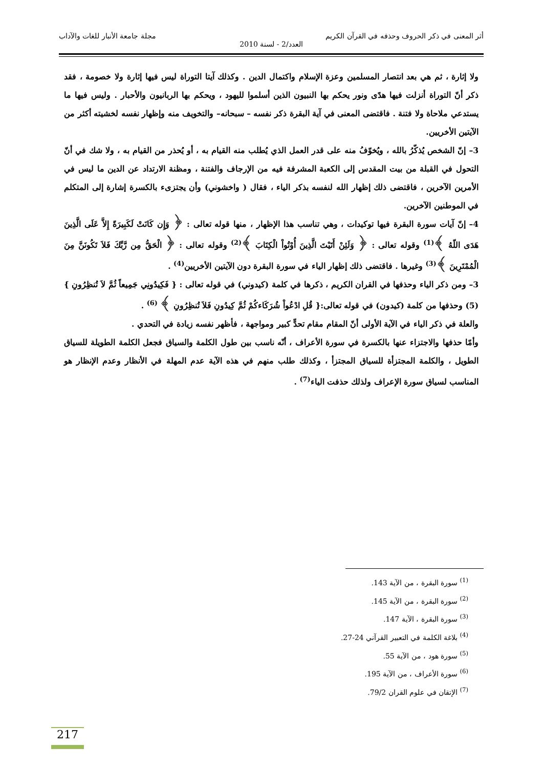أثر المعنى في ذكر الحروف وحذفه في القرآن الكريم مجلة جامعة الأنبار للغات والآداب
العدد/2 - لسنة 2010
ولا إثارة ، ثم هي بعد انتصار المسلمين وعزة الإسلام واكتمال الدين . وكذلك آيتا التوراة ليس فيها إثارة ولا خصومة ، فقد ذكر أنّ التوراة أنزلت فيها هدًى ونور يحكم بها النبيون الذين أسلموا لليهود ، ويحكم بها الربانيون والأحبار . وليس فيها ما يستدعي ملاحاة ولا فتنة . فاقتضى المعنى في آية البقرة ذكر نفسه – سبحانه– والتخويف منه وإظهار نفسه لخشيته أكثر من الآيتين الأخريين.
3– إنّ الشخص يُذكّرُ بالله ، ويُخوّفُ منه على قدر العمل الذي يُطلب منه القيام به ، أو يُحذر من القيام به ، ولا شك في أنّ التحول في القبلة من بيت المقدس إلى الكعبة المشرفة فيه من الإرجاف والفتنة ، ومظنة الارتداد عن الدين ما ليس في الأمرين الآخرين ، فاقتضى ذلك إظهار الله لنفسه بذكر الياء ، فقال ( واخشوني) وأن يجتزىء بالكسرة إشارة إلى المتكلم في الموطنين الآخرين.
4– إنّ آيات سورة البقرة فيها توكيدات ، وهي تناسب هذا الإظهار ، منها قوله تعالى : ﴿ وَإِن كَانَتْ لَكَبِيرَةً إِلاَّ عَلَى الَّذِينَ هَدَى اللّهُ ﴾<sup>(1)</sup> وقوله تعالى : ﴿ وَلَئِنْ أَتَيْتَ الَّذِينَ أُوْتُواْ الْكِتَابَ ﴾<sup>(2)</sup> وقوله تعالى : ﴿ الْحَقُّ مِن رَّبِّكَ فَلاَ تَكُونَنَّ مِنَ الْمُمْتَرِينَ ﴾<sup>(3)</sup> وغيرها . فاقتضى ذلك إظهار الياء في سورة البقرة دون الآيتين الأخريين<sup>(4)</sup> .
3– ومن ذكر الياء وحذفها في القران الكريم ، ذكرها في كلمة (كيدوني) في قوله تعالى : { فَكِيدُونِي جَمِيعاً ثُمَّ لاَ تُنظِرُونِ }(5) وحذفها من كلمة (كيدون) في قوله تعالى:{ قُلِ ادْعُواْ شُرَكَاءكُمْ ثُمَّ كِيدُونِ فَلاَ تُنظِرُونِ ﴾ <sup>(6)</sup> .
والعلة في ذكر الياء في الآية الأولى أنّ المقام مقام تحدٍّ كبير ومواجهة ، فأظهر نفسه زيادة في التحدي .
وأمّا حذفها والاجتزاء عنها بالكسرة في سورة الأعراف ، أنّه ناسب بين طول الكلمة والسياق فجعل الكلمة الطويلة للسياق الطويل ، والكلمة المجتزأة للسياق المجتزأ ، وكذلك طلب منهم في هذه الآية عدم المهلة في الأنظار وعدم الإنظار هو المناسب لسياق سورة الإعراف ولذلك حذفت الياء<sup>(7)</sup> .
<sup>(1)</sup> سورة البقرة ، من الآية 143.
<sup>(2)</sup> سورة البقرة ، من الآية 145.
<sup>(3)</sup> سورة البقرة ، الآية 147.
<sup>(4)</sup> بلاغة الكلمة في التعبير القرآني 24-27.
<sup>(5)</sup> سورة هود ، من الآية 55.
<sup>(6)</sup> سورة الأعراف ، من الآية 195.
<sup>(7)</sup> الإتقان في علوم القران 79/2.
217